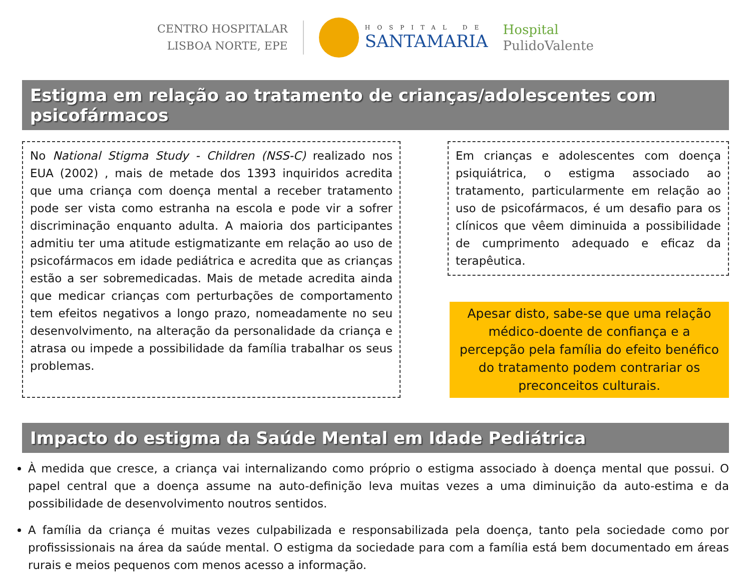CENTRO HOSPITALAR
LISBOA NORTE, EPE
HOSPITAL DE
SANTAMARIA
Hospital
PulidoValente
Estigma em relação ao tratamento de crianças/adolescentes com psicofármacos
No National Stigma Study - Children (NSS-C) realizado nos EUA (2002) , mais de metade dos 1393 inquiridos acredita que uma criança com doença mental a receber tratamento pode ser vista como estranha na escola e pode vir a sofrer discriminação enquanto adulta. A maioria dos participantes admitiu ter uma atitude estigmatizante em relação ao uso de psicofármacos em idade pediátrica e acredita que as crianças estão a ser sobremedicadas. Mais de metade acredita ainda que medicar crianças com perturbações de comportamento tem efeitos negativos a longo prazo, nomeadamente no seu desenvolvimento, na alteração da personalidade da criança e atrasa ou impede a possibilidade da família trabalhar os seus problemas.
Em crianças e adolescentes com doença psiquiátrica, o estigma associado ao tratamento, particularmente em relação ao uso de psicofármacos, é um desafio para os clínicos que vêem diminuida a possibilidade de cumprimento adequado e eficaz da terapêutica.
Apesar disto, sabe-se que uma relação médico-doente de confiança e a percepção pela família do efeito benéfico do tratamento podem contrariar os preconceitos culturais.
Impacto do estigma da Saúde Mental em Idade Pediátrica
À medida que cresce, a criança vai internalizando como próprio o estigma associado à doença mental que possui. O papel central que a doença assume na auto-definição leva muitas vezes a uma diminuição da auto-estima e da possibilidade de desenvolvimento noutros sentidos.
A família da criança é muitas vezes culpabilizada e responsabilizada pela doença, tanto pela sociedade como por profississionais na área da saúde mental. O estigma da sociedade para com a família está bem documentado em áreas rurais e meios pequenos com menos acesso a informação.